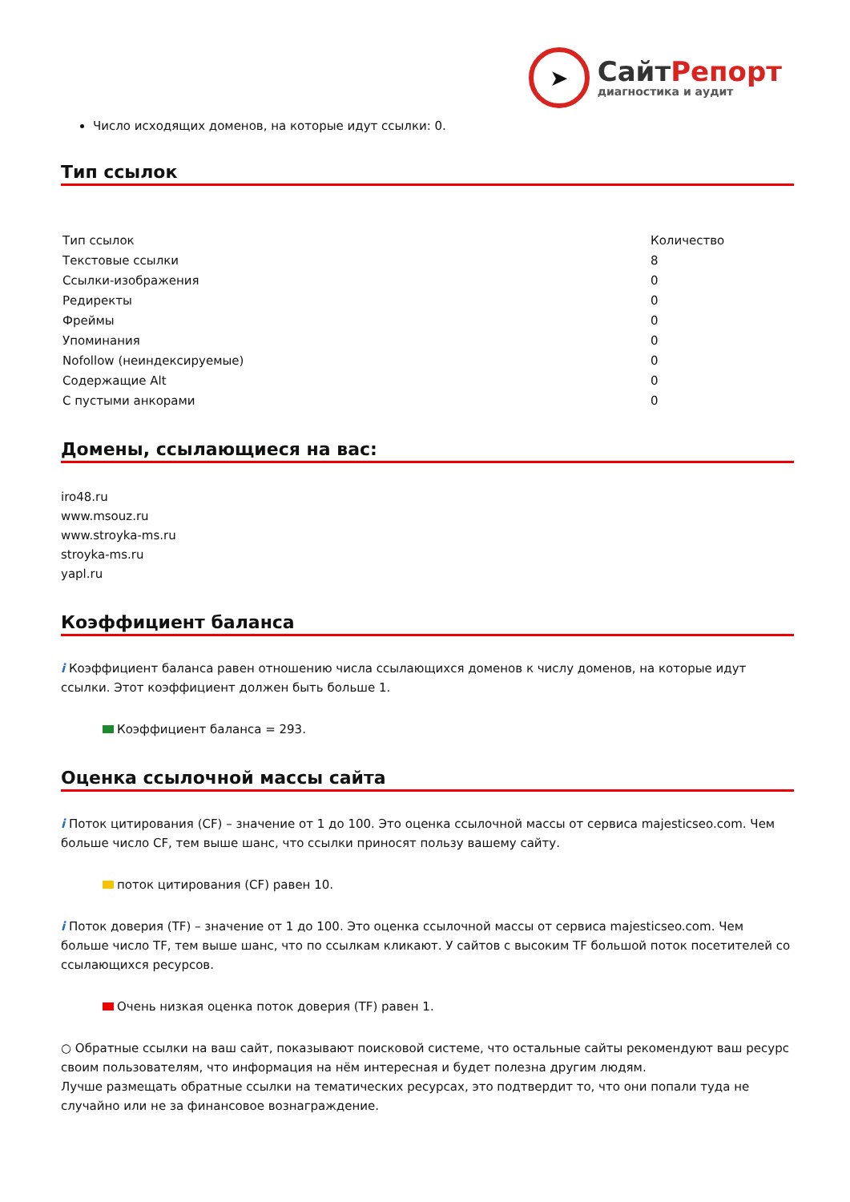➤
СайтРепорт
диагностика и аудит
Число исходящих доменов, на которые идут ссылки: 0.
Тип ссылок
| Тип ссылок | Количество |
| Текстовые ссылки | 8 |
| Ссылки-изображения | 0 |
| Редиректы | 0 |
| Фреймы | 0 |
| Упоминания | 0 |
| Nofollow (неиндексируемые) | 0 |
| Содержащие Alt | 0 |
| С пустыми анкорами | 0 |
Домены, ссылающиеся на вас:
iro48.ru
www.msouz.ru
www.stroyka-ms.ru
stroyka-ms.ru
yapl.ru
Коэффициент баланса
i Коэффициент баланса равен отношению числа ссылающихся доменов к числу доменов, на которые идут ссылки. Этот коэффициент должен быть больше 1.
Коэффициент баланса = 293.
Оценка ссылочной массы сайта
i Поток цитирования (CF) – значение от 1 до 100. Это оценка ссылочной массы от сервиса majesticseo.com. Чем больше число CF, тем выше шанс, что ссылки приносят пользу вашему сайту.
поток цитирования (CF) равен 10.
i Поток доверия (TF) – значение от 1 до 100. Это оценка ссылочной массы от сервиса majesticseo.com. Чем больше число TF, тем выше шанс, что по ссылкам кликают. У сайтов с высоким TF большой поток посетителей со ссылающихся ресурсов.
Очень низкая оценка поток доверия (TF) равен 1.
○ Обратные ссылки на ваш сайт, показывают поисковой системе, что остальные сайты рекомендуют ваш ресурс своим пользователям, что информация на нём интересная и будет полезна другим людям.
Лучше размещать обратные ссылки на тематических ресурсах, это подтвердит то, что они попали туда не случайно или не за финансовое вознаграждение.